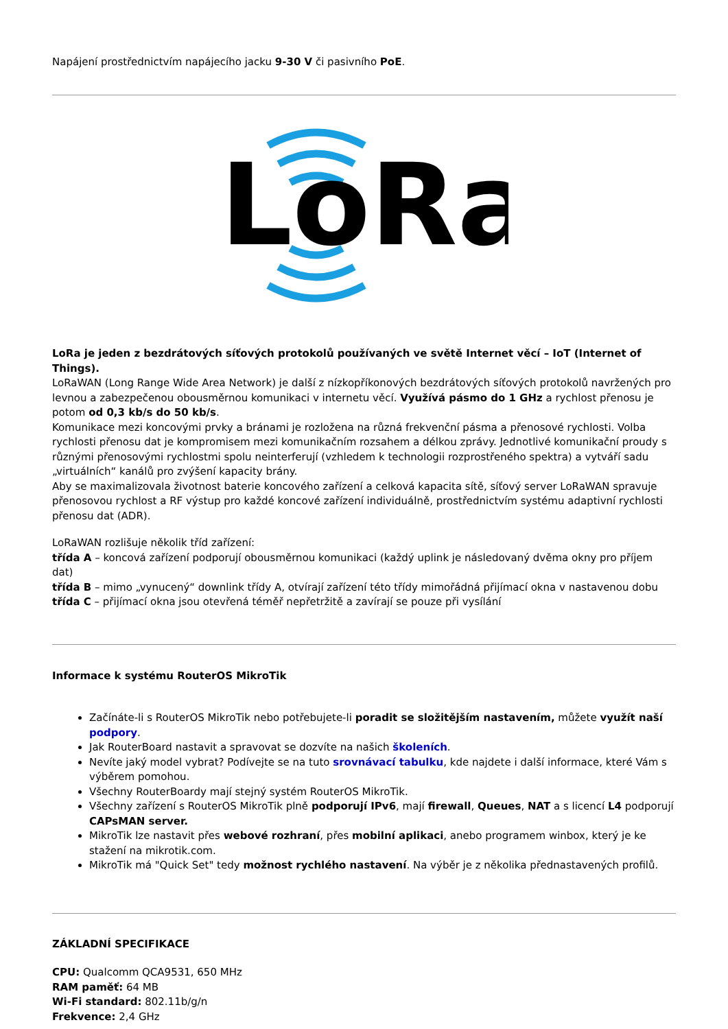Napájení prostřednictvím napájecího jacku 9-30 V či pasivního PoE.
LoRa
LoRa je jeden z bezdrátových síťových protokolů používaných ve světě Internet věcí – IoT (Internet of Things).
LoRaWAN (Long Range Wide Area Network) je další z nízkopříkonových bezdrátových síťových protokolů navržených pro levnou a zabezpečenou obousměrnou komunikaci v internetu věcí. Využívá pásmo do 1 GHz a rychlost přenosu je potom od 0,3 kb/s do 50 kb/s.
Komunikace mezi koncovými prvky a bránami je rozložena na různá frekvenční pásma a přenosové rychlosti. Volba rychlosti přenosu dat je kompromisem mezi komunikačním rozsahem a délkou zprávy. Jednotlivé komunikační proudy s různými přenosovými rychlostmi spolu neinterferují (vzhledem k technologii rozprostřeného spektra) a vytváří sadu „virtuálních“ kanálů pro zvýšení kapacity brány.
Aby se maximalizovala životnost baterie koncového zařízení a celková kapacita sítě, síťový server LoRaWAN spravuje přenosovou rychlost a RF výstup pro každé koncové zařízení individuálně, prostřednictvím systému adaptivní rychlosti přenosu dat (ADR).
LoRaWAN rozlišuje několik tříd zařízení:
třída A – koncová zařízení podporují obousměrnou komunikaci (každý uplink je následovaný dvěma okny pro příjem dat)
třída B – mimo „vynucený“ downlink třídy A, otvírají zařízení této třídy mimořádná přijímací okna v nastavenou dobu
třída C – přijímací okna jsou otevřená téměř nepřetržitě a zavírají se pouze při vysílání
Informace k systému RouterOS MikroTik
Začínáte-li s RouterOS MikroTik nebo potřebujete-li poradit se složitějším nastavením, můžete využít naší podpory.
Jak RouterBoard nastavit a spravovat se dozvíte na našich školeních.
Nevíte jaký model vybrat? Podívejte se na tuto srovnávací tabulku, kde najdete i další informace, které Vám s výběrem pomohou.
Všechny RouterBoardy mají stejný systém RouterOS MikroTik.
Všechny zařízení s RouterOS MikroTik plně podporují IPv6, mají firewall, Queues, NAT a s licencí L4 podporují CAPsMAN server.
MikroTik lze nastavit přes webové rozhraní, přes mobilní aplikaci, anebo programem winbox, který je ke stažení na mikrotik.com.
MikroTik má "Quick Set" tedy možnost rychlého nastavení. Na výběr je z několika přednastavených profilů.
ZÁKLADNÍ SPECIFIKACE
CPU: Qualcomm QCA9531, 650 MHz
RAM paměť: 64 MB
Wi-Fi standard: 802.11b/g/n
Frekvence: 2,4 GHz